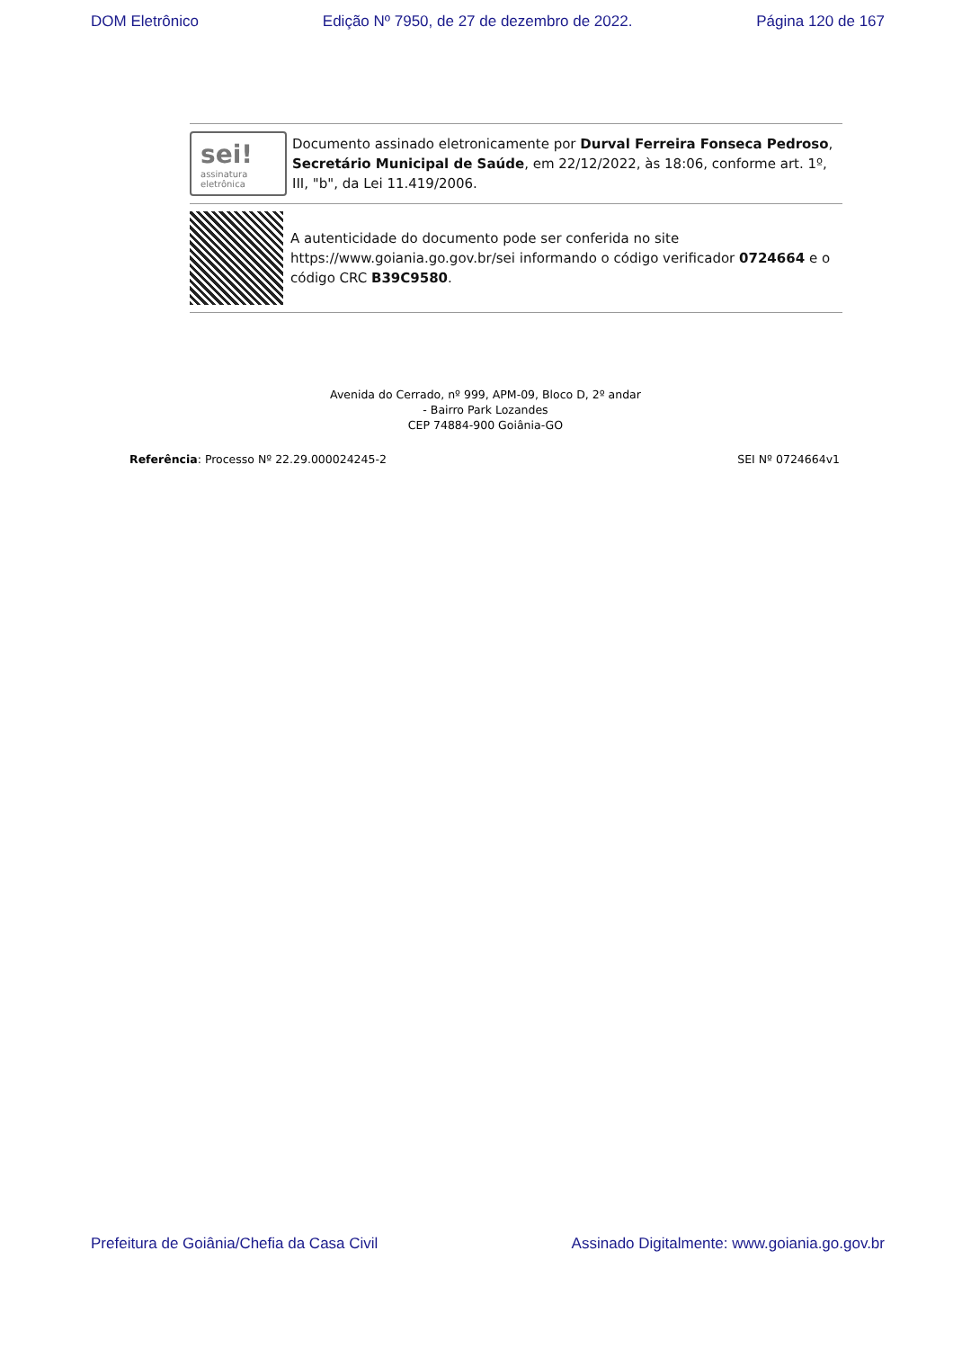DOM Eletrônico Edição Nº 7950, de 27 de dezembro de 2022. Página 120 de 167
sei!
assinatura
eletrônica
Documento assinado eletronicamente por Durval Ferreira Fonseca Pedroso, Secretário Municipal de Saúde, em 22/12/2022, às 18:06, conforme art. 1º, III, "b", da Lei 11.419/2006.
A autenticidade do documento pode ser conferida no site https://www.goiania.go.gov.br/sei informando o código verificador 0724664 e o código CRC B39C9580.
Avenida do Cerrado, nº 999, APM-09, Bloco D, 2º andar
- Bairro Park Lozandes
CEP 74884-900 Goiânia-GO
Referência: Processo Nº 22.29.000024245-2 SEI Nº 0724664v1
Prefeitura de Goiânia/Chefia da Casa Civil Assinado Digitalmente: www.goiania.go.gov.br